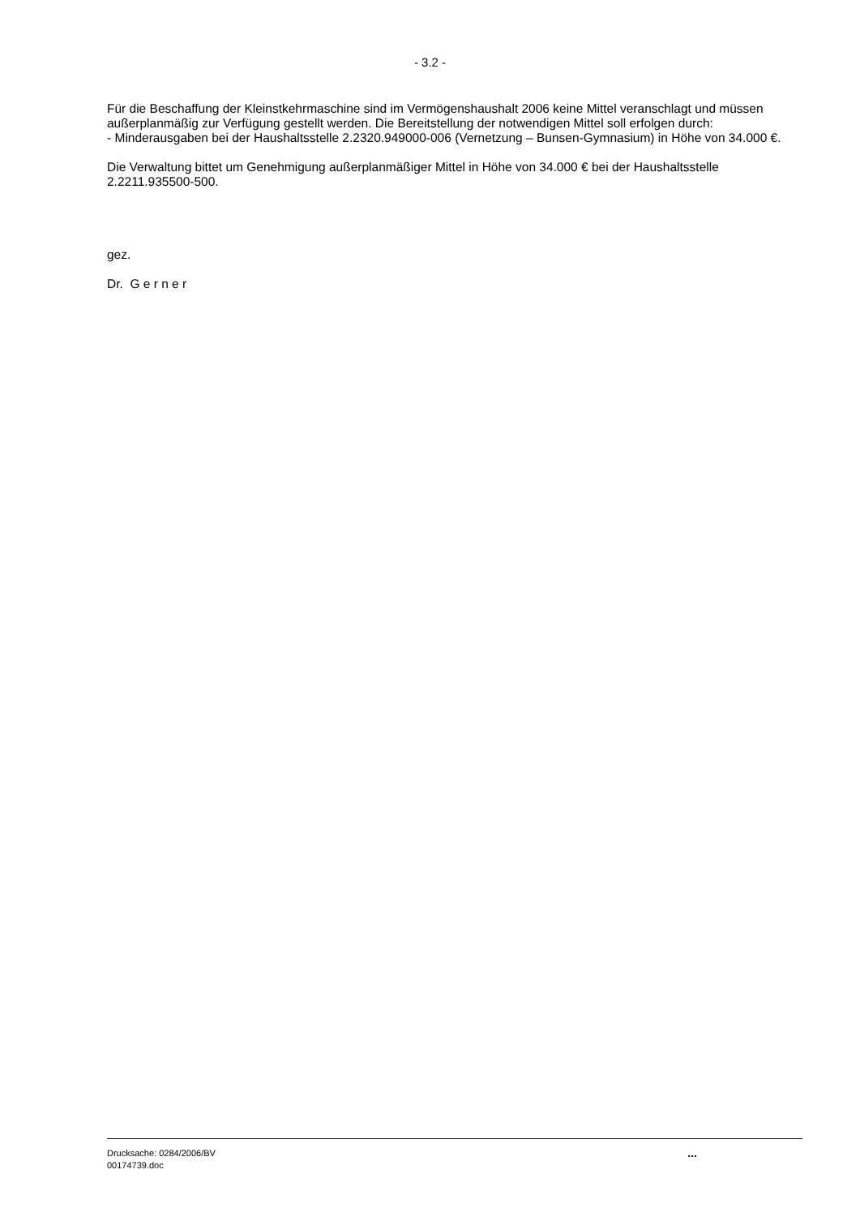- 3.2 -
Für die Beschaffung der Kleinstkehrmaschine sind im Vermögenshaushalt 2006 keine Mittel veranschlagt und müssen außerplanmäßig zur Verfügung gestellt werden. Die Bereitstellung der notwendigen Mittel soll erfolgen durch:
- Minderausgaben bei der Haushaltsstelle 2.2320.949000-006 (Vernetzung – Bunsen-Gymnasium) in Höhe von 34.000 €.
Die Verwaltung bittet um Genehmigung außerplanmäßiger Mittel in Höhe von 34.000 € bei der Haushaltsstelle 2.2211.935500-500.
gez.
Dr. G e r n e r
Drucksache: 0284/2006/BV
00174739.doc
...